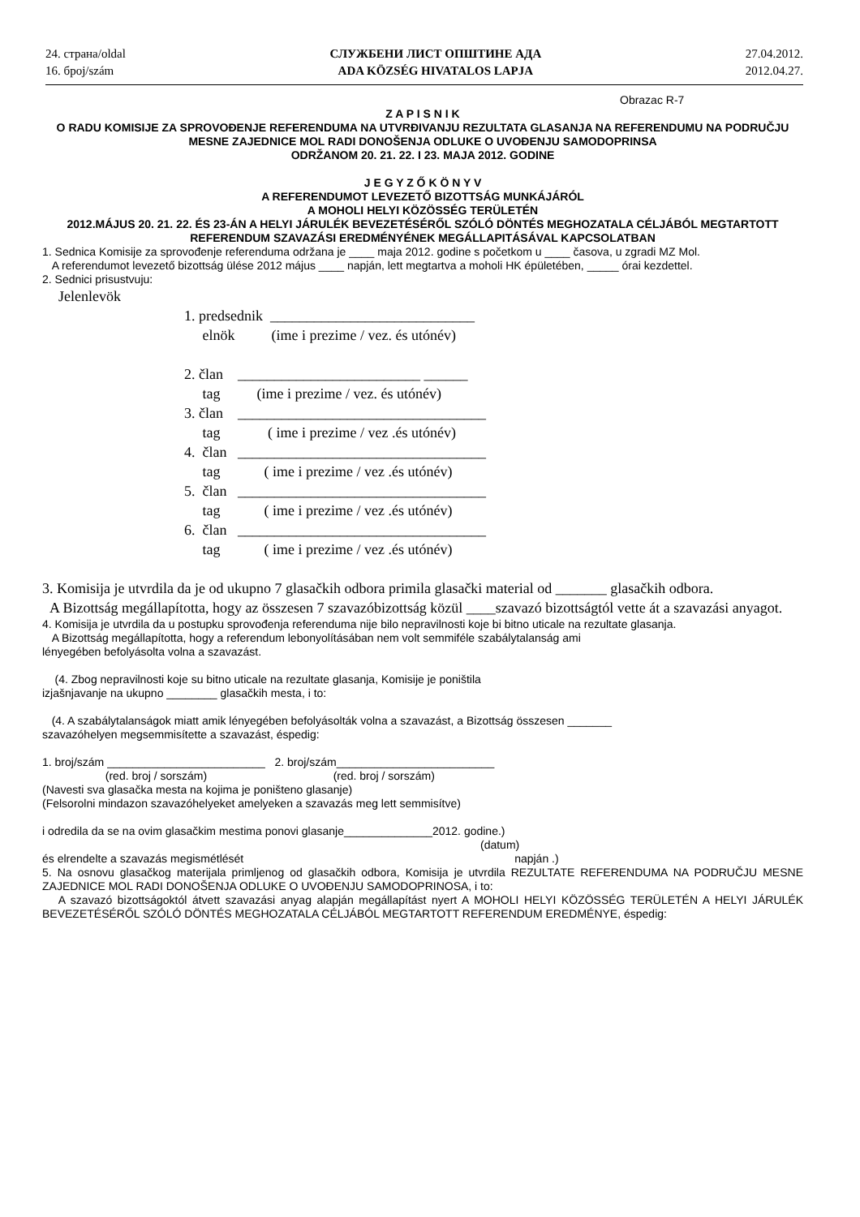24. страна/oldal
16. број/szám
СЛУЖБЕНИ ЛИСТ ОПШТИНЕ АДА
ADA KÖZSÉG HIVATALOS LAPJA
27.04.2012.
2012.04.27.
Obrazac R-7
Z A P I S N I K
O RADU KOMISIJE ZA SPROVOĐENJE REFERENDUMA NA UTVRĐIVANJU REZULTATA GLASANJA NA REFERENDUMU NA PODRUČJU MESNE ZAJEDNICE MOL RADI DONOŠENJA ODLUKE O UVOĐENJU SAMODOPRINSA
ODRŽANOM 20. 21. 22. I 23. MAJA 2012. GODINE
J E G Y Z Ő K Ö N Y V
A REFERENDUMOT LEVEZETŐ BIZOTTSÁG MUNKÁJÁRÓL
A MOHOLI HELYI KÖZÖSSÉG TERÜLETÉN
2012.MÁJUS 20. 21. 22. ÉS 23-ÁN A HELYI JÁRULÉK BEVEZETÉSÉRŐL SZÓLÓ DÖNTÉS MEGHOZATALA CÉLJÁBÓL MEGTARTOTT REFERENDUM SZAVAZÁSI EREDMÉNYÉNEK MEGÁLLAPITÁSÁVAL KAPCSOLATBAN
1. Sednica Komisije za sprovođenje referenduma održana je ____ maja 2012. godine s početkom u ____ časova, u zgradi MZ Mol.
A referendumot levezető bizottság ülése 2012 május ____ napján, lett megtartva a moholi HK épületében, _____ órai kezdettel.
2. Sednici prisustvuju:
Jelenlevök
1. predsednik ____________________________
elnök (ime i prezime / vez. és utónév)
2. član _________________________ ______
tag (ime i prezime / vez. és utónév)
3. član __________________________________
tag ( ime i prezime / vez .és utónév)
4. član __________________________________
tag ( ime i prezime / vez .és utónév)
5. član __________________________________
tag ( ime i prezime / vez .és utónév)
6. član __________________________________
tag ( ime i prezime / vez .és utónév)
3. Komisija je utvrdila da je od ukupno 7 glasačkih odbora primila glasački material od _______ glasačkih odbora.
A Bizottság megállapította, hogy az összesen 7 szavazóbizottság közül ____szavazó bizottságtól vette át a szavazási anyagot.
4. Komisija je utvrdila da u postupku sprovođenja referenduma nije bilo nepravilnosti koje bi bitno uticale na rezultate glasanja.
A Bizottság megállapította, hogy a referendum lebonyolításában nem volt semmiféle szabálytalanság ami
lényegében befolyásolta volna a szavazást.
(4. Zbog nepravilnosti koje su bitno uticale na rezultate glasanja, Komisije je poništila
izjašnjavanje na ukupno ________ glasačkih mesta, i to:
(4. A szabálytalanságok miatt amik lényegében befolyásolták volna a szavazást, a Bizottság összesen _______
szavazóhelyen megsemmisítette a szavazást, éspedig:
1. broj/szám _________________________ 2. broj/szám_________________________
(red. broj / sorszám) (red. broj / sorszám)
(Navesti sva glasačka mesta na kojima je poništeno glasanje)
(Felsorolni mindazon szavazóhelyeket amelyeken a szavazás meg lett semmisítve)
i odredila da se na ovim glasačkim mestima ponovi glasanje______________2012. godine.)
(datum)
és elrendelte a szavazás megismétlését napján .)
5. Na osnovu glasačkog materijala primljenog od glasačkih odbora, Komisija je utvrdila REZULTATE REFERENDUMA NA PODRUČJU MESNE ZAJEDNICE MOL RADI DONOŠENJA ODLUKE O UVOĐENJU SAMODOPRINOSA, i to:
A szavazó bizottságoktól átvett szavazási anyag alapján megállapítást nyert A MOHOLI HELYI KÖZÖSSÉG TERÜLETÉN A HELYI JÁRULÉK BEVEZETÉSÉRŐL SZÓLÓ DÖNTÉS MEGHOZATALA CÉLJÁBÓL MEGTARTOTT REFERENDUM EREDMÉNYE, éspedig: